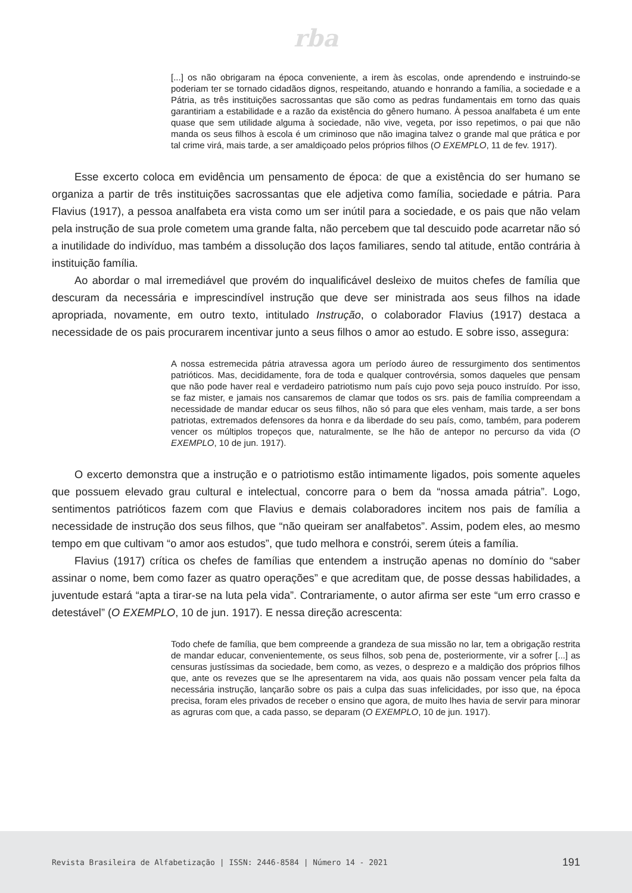rba
[...] os não obrigaram na época conveniente, a irem às escolas, onde aprendendo e instruindo-se poderiam ter se tornado cidadãos dignos, respeitando, atuando e honrando a família, a sociedade e a Pátria, as três instituições sacrossantas que são como as pedras fundamentais em torno das quais garantiriam a estabilidade e a razão da existência do gênero humano. À pessoa analfabeta é um ente quase que sem utilidade alguma à sociedade, não vive, vegeta, por isso repetimos, o pai que não manda os seus filhos à escola é um criminoso que não imagina talvez o grande mal que prática e por tal crime virá, mais tarde, a ser amaldiçoado pelos próprios filhos (O EXEMPLO, 11 de fev. 1917).
Esse excerto coloca em evidência um pensamento de época: de que a existência do ser humano se organiza a partir de três instituições sacrossantas que ele adjetiva como família, sociedade e pátria. Para Flavius (1917), a pessoa analfabeta era vista como um ser inútil para a sociedade, e os pais que não velam pela instrução de sua prole cometem uma grande falta, não percebem que tal descuido pode acarretar não só a inutilidade do indivíduo, mas também a dissolução dos laços familiares, sendo tal atitude, então contrária à instituição família.
Ao abordar o mal irremediável que provém do inqualificável desleixo de muitos chefes de família que descuram da necessária e imprescindível instrução que deve ser ministrada aos seus filhos na idade apropriada, novamente, em outro texto, intitulado Instrução, o colaborador Flavius (1917) destaca a necessidade de os pais procurarem incentivar junto a seus filhos o amor ao estudo. E sobre isso, assegura:
A nossa estremecida pátria atravessa agora um período áureo de ressurgimento dos sentimentos patrióticos. Mas, decididamente, fora de toda e qualquer controvérsia, somos daqueles que pensam que não pode haver real e verdadeiro patriotismo num país cujo povo seja pouco instruído. Por isso, se faz mister, e jamais nos cansaremos de clamar que todos os srs. pais de família compreendam a necessidade de mandar educar os seus filhos, não só para que eles venham, mais tarde, a ser bons patriotas, extremados defensores da honra e da liberdade do seu país, como, também, para poderem vencer os múltiplos tropeços que, naturalmente, se lhe hão de antepor no percurso da vida (O EXEMPLO, 10 de jun. 1917).
O excerto demonstra que a instrução e o patriotismo estão intimamente ligados, pois somente aqueles que possuem elevado grau cultural e intelectual, concorre para o bem da “nossa amada pátria”. Logo, sentimentos patrióticos fazem com que Flavius e demais colaboradores incitem nos pais de família a necessidade de instrução dos seus filhos, que “não queiram ser analfabetos”. Assim, podem eles, ao mesmo tempo em que cultivam “o amor aos estudos”, que tudo melhora e constrói, serem úteis a família.
Flavius (1917) crítica os chefes de famílias que entendem a instrução apenas no domínio do “saber assinar o nome, bem como fazer as quatro operações” e que acreditam que, de posse dessas habilidades, a juventude estará “apta a tirar-se na luta pela vida”. Contrariamente, o autor afirma ser este “um erro crasso e detestável” (O EXEMPLO, 10 de jun. 1917). E nessa direção acrescenta:
Todo chefe de família, que bem compreende a grandeza de sua missão no lar, tem a obrigação restrita de mandar educar, convenientemente, os seus filhos, sob pena de, posteriormente, vir a sofrer [...] as censuras justíssimas da sociedade, bem como, as vezes, o desprezo e a maldição dos próprios filhos que, ante os revezes que se lhe apresentarem na vida, aos quais não possam vencer pela falta da necessária instrução, lançarão sobre os pais a culpa das suas infelicidades, por isso que, na época precisa, foram eles privados de receber o ensino que agora, de muito lhes havia de servir para minorar as agruras com que, a cada passo, se deparam (O EXEMPLO, 10 de jun. 1917).
Revista Brasileira de Alfabetização | ISSN: 2446-8584 | Número 14 - 2021 191